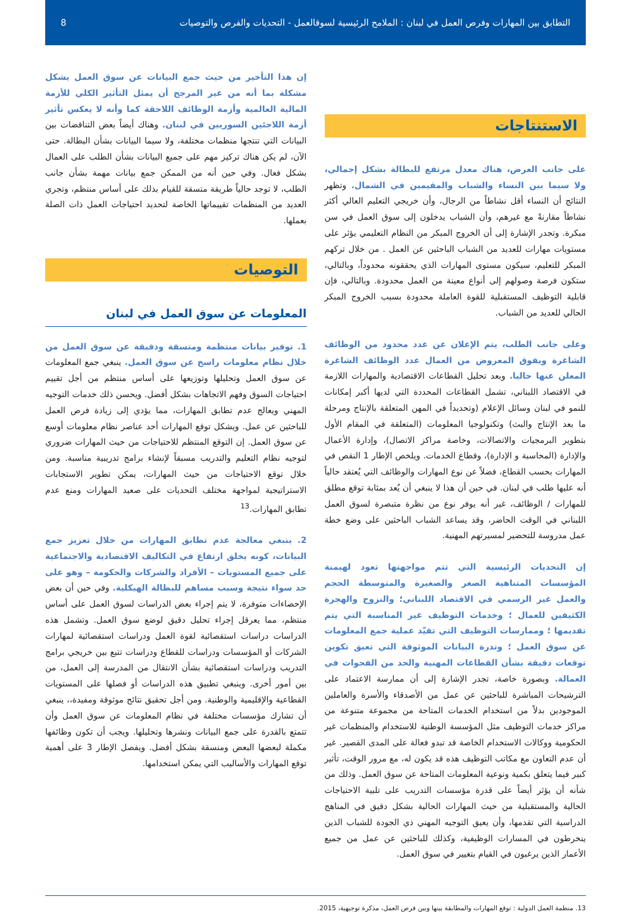التطابق بين المهارات وفرص العمل في لبنان : الملامح الرئيسية لسوقالعمل - التحديات والفرص والتوصيات 8
الاستنتاجات
على جانب العرض، هناك معدل مرتفع للبطالة بشكل إجمالي، ولا سيما بين النساء والشباب والمقيمين في الشمال. وتظهر النتائج أن النساء أقل نشاطاً من الرجال، وأن خريجي التعليم العالي أكثر نشاطاً مقارنةً مع غيرهم، وأن الشباب يدخلون إلى سوق العمل في سن مبكرة. وتجدر الإشارة إلى أن الخروج المبكر من النظام التعليمي يؤثر على مستويات مهارات للعديد من الشباب الباحثين عن العمل . من خلال تركهم المبكر للتعليم، سيكون مستوى المهارات الذي يحققونه محدوداً، وبالتالي، ستكون فرصة وصولهم إلى أنواع معينة من العمل محدودة. وبالتالي، فإن قابلية التوظيف المستقبلية للقوة العاملة محدودة بسبب الخروج المبكر الحالي للعديد من الشباب.
وعلى جانب الطلب، يتم الإعلان عن عدد محدود من الوظائف الشاغرة ويفوق المعروض من العمال عدد الوظائف الشاغرة المعلن عنها حاليا. وبعد تحليل القطاعات الاقتصادية والمهارات اللازمة في الاقتصاد اللبناني، تشمل القطاعات المحددة التي لديها أكبر إمكانات للنمو في لبنان وسائل الإعلام (وتحديداً في المهن المتعلقة بالإنتاج ومرحلة ما بعد الإنتاج والبث) وتكنولوجيا المعلومات (المتعلقة في المقام الأول بتطوير البرمجيات والاتصالات، وخاصة مراكز الاتصال)، وإدارة الأعمال والإدارة (المحاسبة و الإدارة)، وقطاع الخدمات. ويلخص الإطار 1 النقص في المهارات بحسب القطاع، فضلاً عن نوع المهارات والوظائف التي يُعتقد حالياً أنه عليها طلب في لبنان. في حين أن هذا لا ينبغي أن يُعد بمثابة توقع مطلق للمهارات / الوظائف، غير أنه يوفر نوع من نظرة متبصرة لسوق العمل اللبناني في الوقت الحاضر، وقد يساعد الشباب الباحثين على وضع خطة عمل مدروسة للتحضير لمسيرتهم المهنية.
إن التحديات الرئيسية التي تتم مواجهتها تعود لهيمنة المؤسسات المتناهية الصغر والصغيرة والمتوسطة الحجم والعمل غير الرسمي في الاقتصاد اللبناني؛ والنزوح والهجرة الكثيفين للعمال ؛ وخدمات التوظيف غير المناسبة التي يتم تقديمها ؛ وممارسات التوظيف التي تقيّد عملية جمع المعلومات عن سوق العمل ؛ وندرة البيانات الموثوقة التي تعيق تكوين توقعات دقيقة بشأن القطاعات المهنية والحد من الفجوات في العمالة. وبصورة خاصة، تجدر الإشارة إلى أن ممارسة الاعتماد على الترشيحات المباشرة للباحثين عن عمل من الأصدقاء والأسرة والعاملين الموجودين بدلاً من استخدام الخدمات المتاحة من مجموعة متنوعة من مراكز خدمات التوظيف مثل المؤسسة الوطنية للاستخدام والمنظمات غير الحكومية ووكالات الاستخدام الخاصة قد تبدو فعالة على المدى القصير. غير أن عدم التعاون مع مكاتب التوظيف هذه قد يكون له، مع مرور الوقت، تأثير كبير فيما يتعلق بكمية ونوعية المعلومات المتاحة عن سوق العمل. وذلك من شأنه أن يؤثر أيضاً على قدرة مؤسسات التدريب على تلبية الاحتياجات الحالية والمستقبلية من حيث المهارات الحالية بشكل دقيق في المناهج الدراسية التي تقدمها، وأن يعيق التوجيه المهني ذي الجودة للشباب الذين ينخرطون في المسارات الوظيفية، وكذلك للباحثين عن عمل من جميع الأعمار الذين يرغبون في القيام بتغيير في سوق العمل.
إن هذا التأخير من حيث جمع البيانات عن سوق العمل يشكل مشكلة بما أنه من غير المرجح أن يمثل التأثير الكلي للأزمة المالية العالمية وأزمة الوظائف اللاحقة كما وأنه لا يعكس تأثير أزمة اللاجئين السوريين في لبنان. وهناك أيضاً بعض التناقضات بين البيانات التي تنتجها منظمات مختلفة، ولا سيما البيانات بشأن البطالة. حتى الآن، لم يكن هناك تركيز مهم على جميع البيانات بشأن الطلب على العمال بشكل فعال. وفي حين أنه من الممكن جمع بيانات مهمة بشأن جانب الطلب، لا توجد حالياً طريقة متسقة للقيام بذلك على أساس منتظم، وتجري العديد من المنظمات تقييماتها الخاصة لتحديد احتياجات العمل ذات الصلة بعملها.
التوصيات
المعلومات عن سوق العمل في لبنان
1. توفير بيانات منتظمة ومتسقة ودقيقة عن سوق العمل من خلال نظام معلومات راسخ عن سوق العمل. ينبغي جمع المعلومات عن سوق العمل وتحليلها وتوزيعها على أساس منتظم من أجل تقييم احتياجات السوق وفهم الاتجاهات بشكل أفضل. ويحسن ذلك خدمات التوجيه المهني ويعالج عدم تطابق المهارات، مما يؤدي إلى زيادة فرص العمل للباحثين عن عمل. ويشكل توقع المهارات أحد عناصر نظام معلومات أوسع عن سوق العمل. إن التوقع المنتظم للاحتياجات من حيث المهارات ضروري لتوجيه نظام التعليم والتدريب مسبقاً لإنشاء برامج تدريبية مناسبة. ومن خلال توقع الاحتياجات من حيث المهارات، يمكن تطوير الاستجابات الاستراتيجية لمواجهة مختلف التحديات على صعيد المهارات ومنع عدم تطابق المهارات.<sup>13</sup>
2. ينبغي معالجة عدم تطابق المهارات من خلال تعزيز جمع البيانات، كونه يخلق ارتفاع في التكاليف الاقتصادية والاجتماعية على جميع المستويات – الأفراد والشركات والحكومة – وهو على حد سواء نتيجة وسبب مساهم للبطالة الهيكلية. وفي حين أن بعض الإحصاءات متوفرة، لا يتم إجراء بعض الدراسات لسوق العمل على أساس منتظم، مما يعرقل إجراء تحليل دقيق لوضع سوق العمل. وتشمل هذه الدراسات دراسات استقصائية لقوة العمل ودراسات استقصائية لمهارات الشركات أو المؤسسات ودراسات للقطاع ودراسات تتبع بين خريجي برامج التدريب ودراسات استقصائية بشأن الانتقال من المدرسة إلى العمل، من بين أمور أخرى. وينبغي تطبيق هذه الدراسات أو فصلها على المستويات القطاعية والإقليمية والوطنية. ومن أجل تحقيق نتائج موثوقة ومفيدة،، ينبغي أن تشارك مؤسسات مختلفة في نظام المعلومات عن سوق العمل وأن تتمتع بالقدرة على جمع البيانات ونشرها وتحليلها. ويجب أن تكون وظائفها مكملة لبعضها البعض ومنسقة بشكل أفضل. ويفصل الإطار 3 على أهمية توقع المهارات والأساليب التي يمكن استخدامها.
13. منظمة العمل الدولية : توقع المهارات والمطابقة بينها وبين فرص العمل، مذكرة توجيهية، 2015.